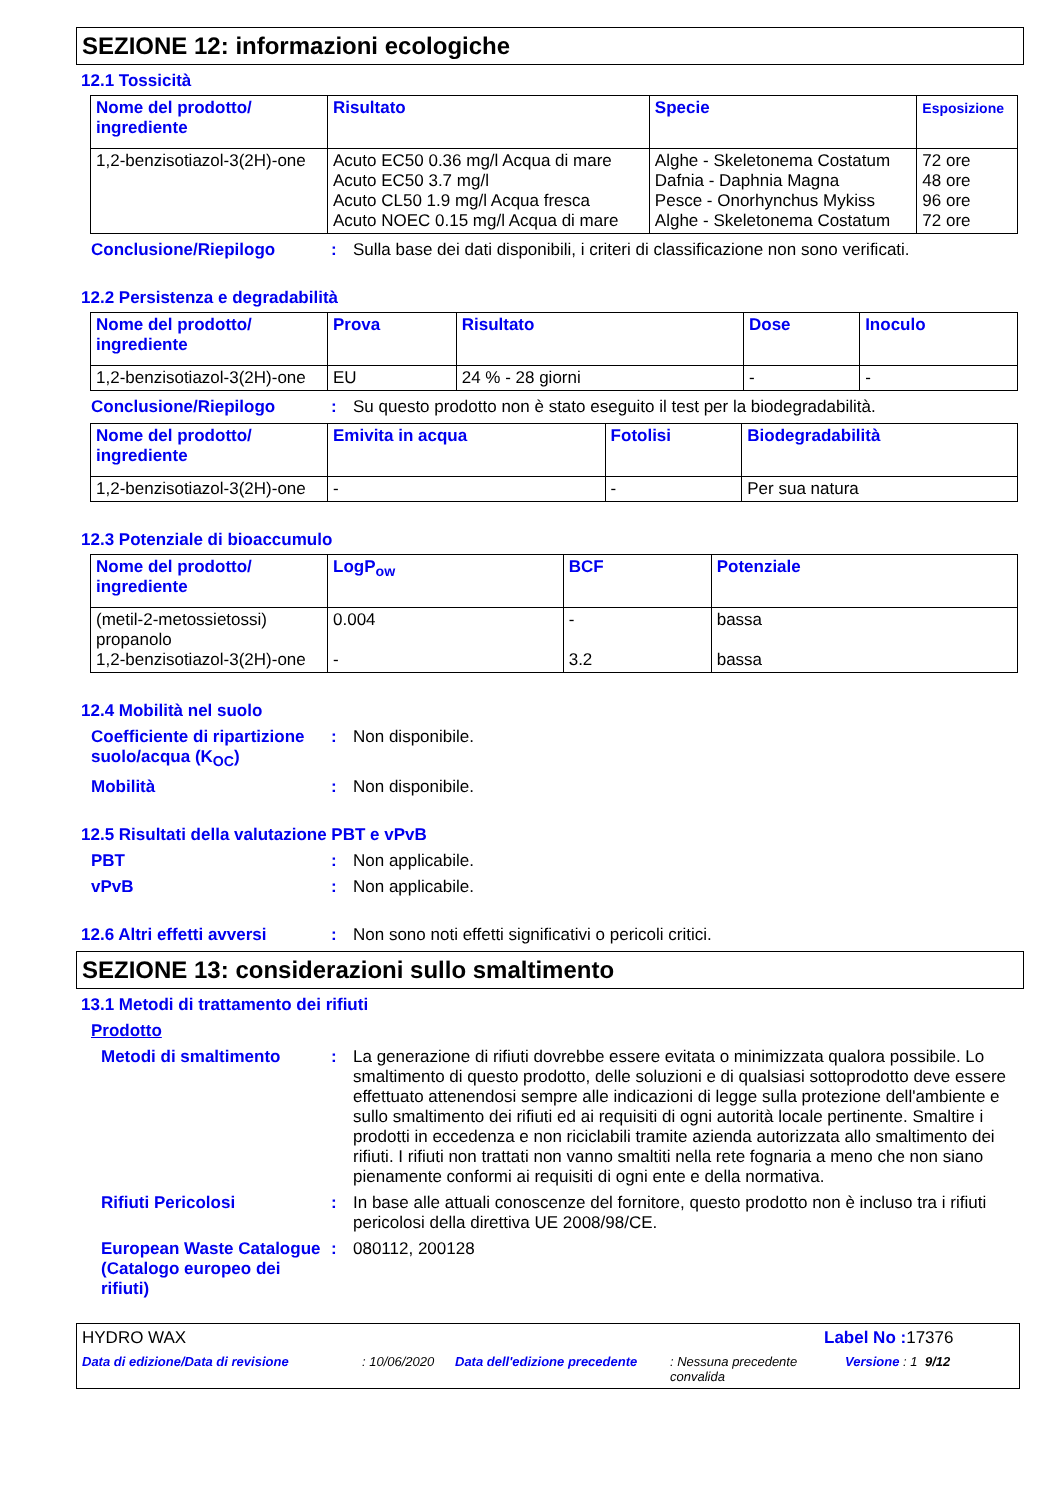SEZIONE 12: informazioni ecologiche
12.1 Tossicità
| Nome del prodotto/ ingrediente | Risultato | Specie | Esposizione |
| --- | --- | --- | --- |
| 1,2-benzisotiazol-3(2H)-one | Acuto EC50 0.36 mg/l Acqua di mare Acuto EC50 3.7 mg/l Acuto CL50 1.9 mg/l Acqua fresca Acuto NOEC 0.15 mg/l Acqua di mare | Alghe - Skeletonema Costatum Dafnia - Daphnia Magna Pesce - Onorhynchus Mykiss Alghe - Skeletonema Costatum | 72 ore 48 ore 96 ore 72 ore |
Conclusione/Riepilogo : Sulla base dei dati disponibili, i criteri di classificazione non sono verificati.
12.2 Persistenza e degradabilità
| Nome del prodotto/ ingrediente | Prova | Risultato | Dose | Inoculo |
| --- | --- | --- | --- | --- |
| 1,2-benzisotiazol-3(2H)-one | EU | 24 % - 28 giorni | - | - |
Conclusione/Riepilogo : Su questo prodotto non è stato eseguito il test per la biodegradabilità.
| Nome del prodotto/ ingrediente | Emivita in acqua | Fotolisi | Biodegradabilità |
| --- | --- | --- | --- |
| 1,2-benzisotiazol-3(2H)-one | - | - | Per sua natura |
12.3 Potenziale di bioaccumulo
| Nome del prodotto/ ingrediente | LogP<sub>ow</sub> | BCF | Potenziale |
| --- | --- | --- | --- |
| (metil-2-metossietossi) propanolo 1,2-benzisotiazol-3(2H)-one | 0.004 - | - 3.2 | bassa bassa |
12.4 Mobilità nel suolo
Coefficiente di ripartizione suolo/acqua (K<sub>OC</sub>)
: Non disponibile.
Mobilità : Non disponibile.
12.5 Risultati della valutazione PBT e vPvB
PBT : Non applicabile.
vPvB : Non applicabile.
12.6 Altri effetti avversi
: Non sono noti effetti significativi o pericoli critici.
SEZIONE 13: considerazioni sullo smaltimento
13.1 Metodi di trattamento dei rifiuti
Prodotto
Metodi di smaltimento : La generazione di rifiuti dovrebbe essere evitata o minimizzata qualora possibile. Lo smaltimento di questo prodotto, delle soluzioni e di qualsiasi sottoprodotto deve essere effettuato attenendosi sempre alle indicazioni di legge sulla protezione dell'ambiente e sullo smaltimento dei rifiuti ed ai requisiti di ogni autorità locale pertinente. Smaltire i prodotti in eccedenza e non riciclabili tramite azienda autorizzata allo smaltimento dei rifiuti. I rifiuti non trattati non vanno smaltiti nella rete fognaria a meno che non siano pienamente conformi ai requisiti di ogni ente e della normativa.
Rifiuti Pericolosi : In base alle attuali conoscenze del fornitore, questo prodotto non è incluso tra i rifiuti pericolosi della direttiva UE 2008/98/CE.
European Waste Catalogue (Catalogo europeo dei rifiuti)
: 080112, 200128
HYDRO WAX Label No : 17376
Data di edizione/Data di revisione : 10/06/2020
Data dell'edizione precedente
: Nessuna precedente convalida
Versione : 1
9/12